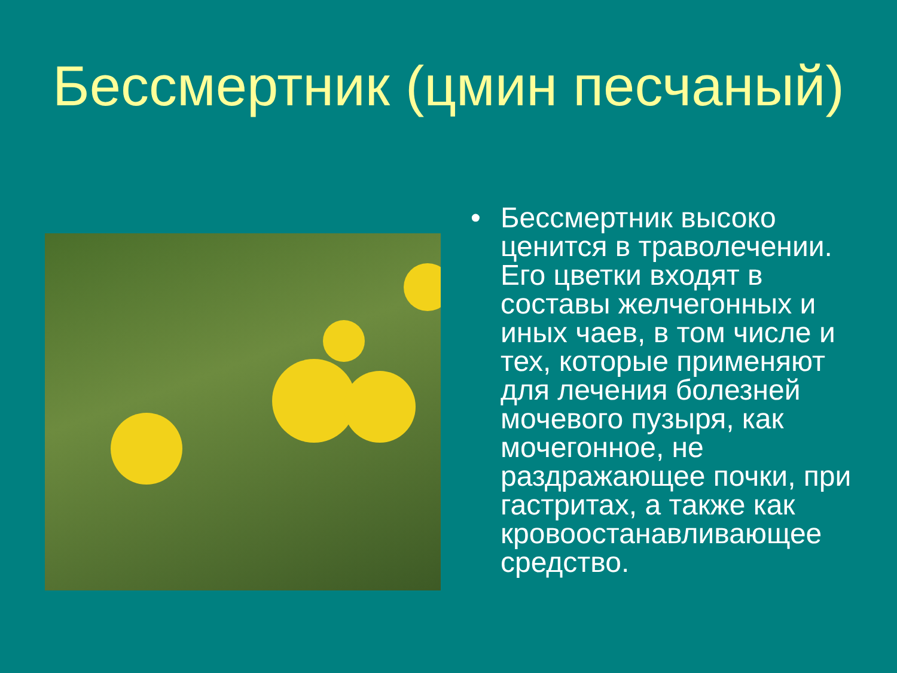Бессмертник (цмин песчаный)
• Бессмертник высоко ценится в траволечении. Его цветки входят в составы желчегонных и иных чаев, в том числе и тех, которые применяют для лечения болезней мочевого пузыря, как мочегонное, не раздражающее почки, при гастритах, а также как кровоостанавливающее средство.